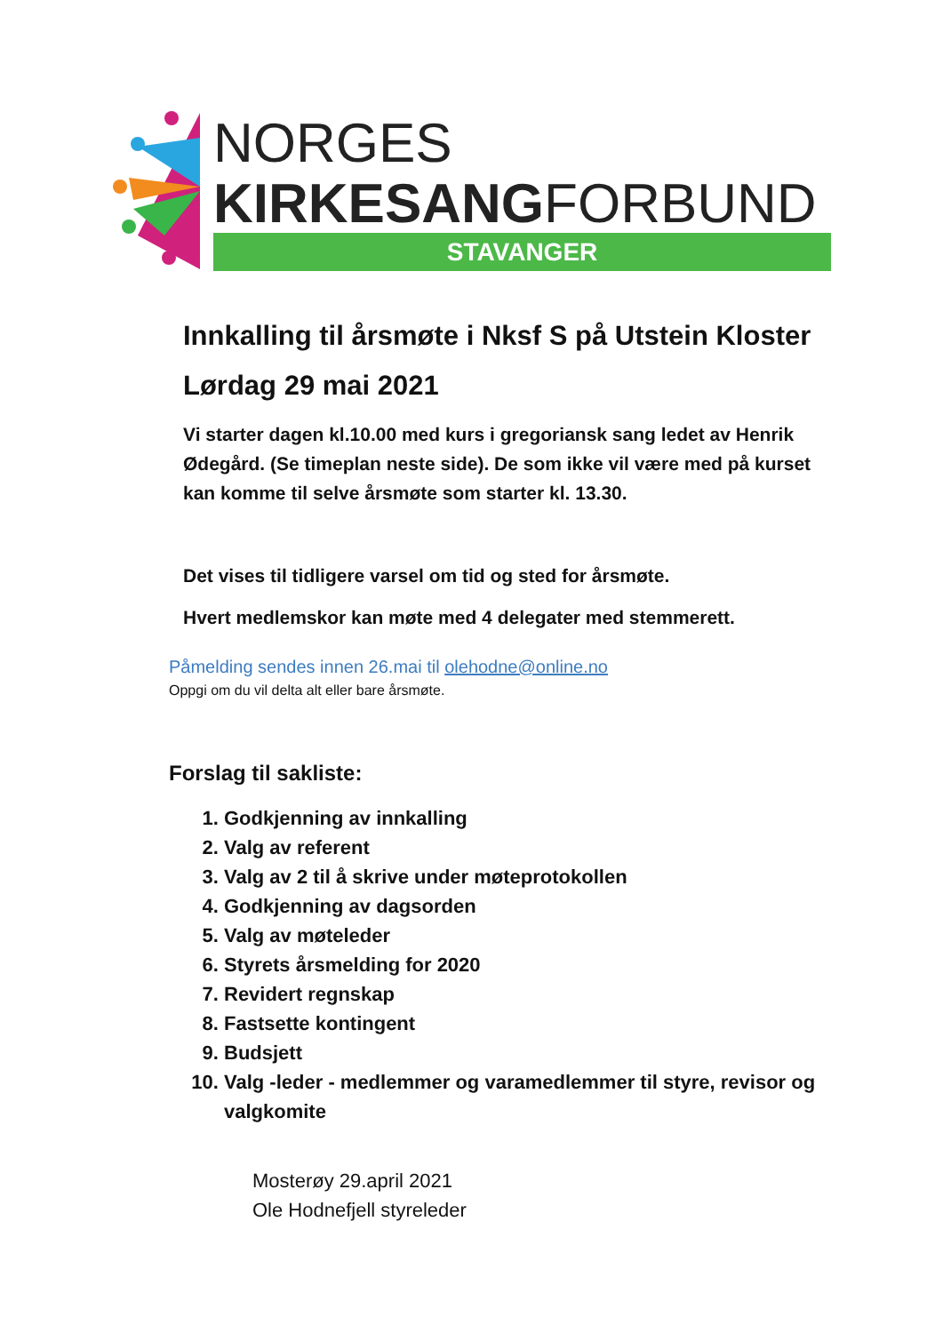NORGES
KIRKESANGFORBUND
STAVANGER
Innkalling til årsmøte i Nksf S på Utstein Kloster
Lørdag 29 mai 2021
Vi starter dagen kl.10.00 med kurs i gregoriansk sang ledet av Henrik Ødegård. (Se timeplan neste side). De som ikke vil være med på kurset kan komme til selve årsmøte som starter kl. 13.30.
Det vises til tidligere varsel om tid og sted for årsmøte.
Hvert medlemskor kan møte med 4 delegater med stemmerett.
Påmelding sendes innen 26.mai til olehodne@online.no
Oppgi om du vil delta alt eller bare årsmøte.
Forslag til sakliste:
1. Godkjenning av innkalling
2. Valg av referent
3. Valg av 2 til å skrive under møteprotokollen
4. Godkjenning av dagsorden
5. Valg av møteleder
6. Styrets årsmelding for 2020
7. Revidert regnskap
8. Fastsette kontingent
9. Budsjett
10. Valg -leder - medlemmer og varamedlemmer til styre, revisor og valgkomite
Mosterøy 29.april 2021
Ole Hodnefjell styreleder